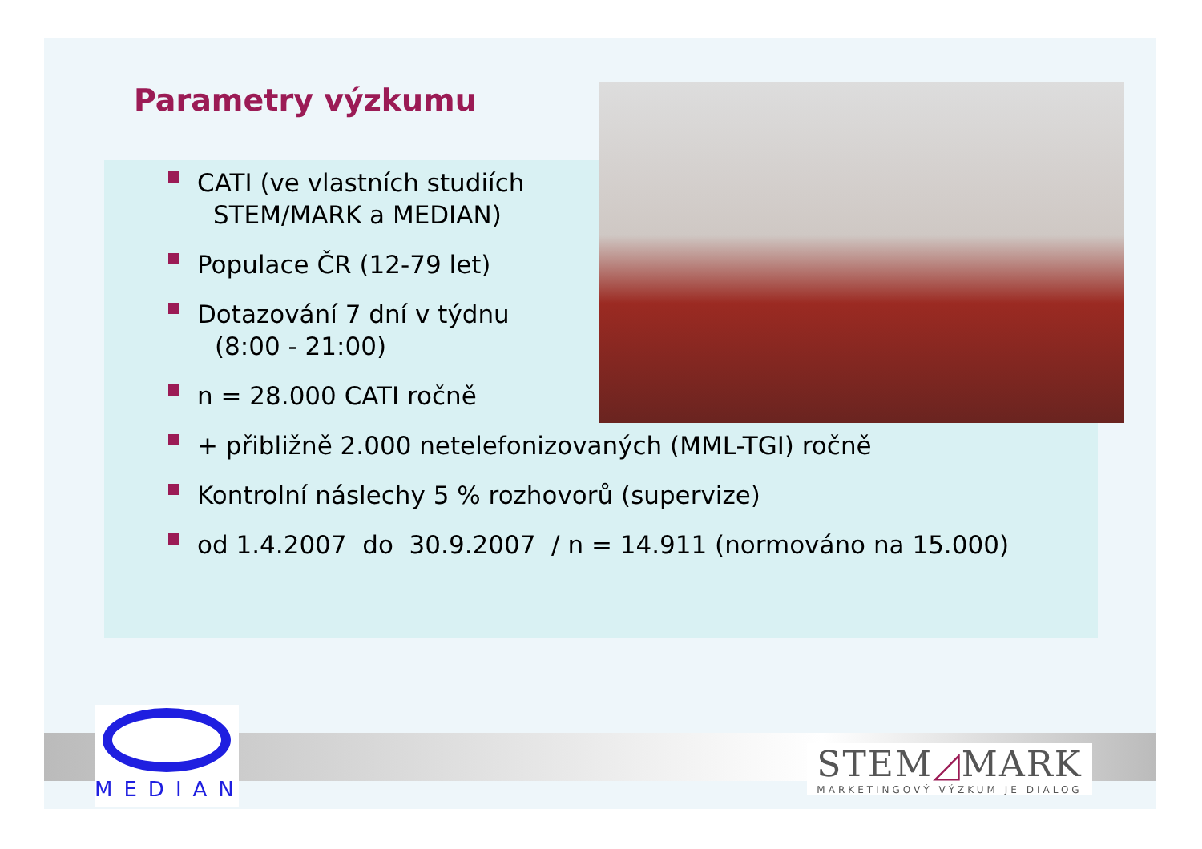Parametry výzkumu
CATI (ve vlastních studiích
STEM/MARK a MEDIAN)
Populace ČR (12-79 let)
Dotazování 7 dní v týdnu
(8:00 - 21:00)
n = 28.000 CATI ročně
+ přibližně 2.000 netelefonizovaných (MML-TGI) ročně
Kontrolní náslechy 5 % rozhovorů (supervize)
od 1.4.2007 do 30.9.2007 / n = 14.911 (normováno na 15.000)
MEDIAN
STEM◿MARK
MARKETINGOVÝ VÝZKUM JE DIALOG